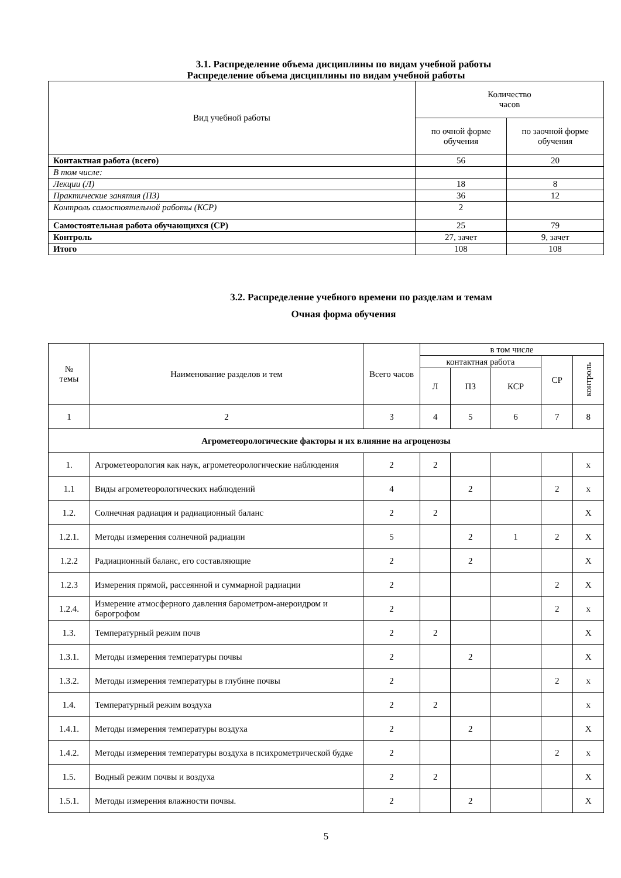3.1. Распределение объема дисциплины по видам учебной работы
Распределение объема дисциплины по видам учебной работы
| Вид учебной работы | Количество часов | |
| --- | --- | --- |
| | по очной форме обучения | по заочной форме обучения |
| Контактная работа (всего) | 56 | 20 |
| В том числе: | | |
| Лекции (Л) | 18 | 8 |
| Практические занятия (ПЗ) | 36 | 12 |
| Контроль самостоятельной работы (КСР) | 2 | |
| Самостоятельная работа обучающихся (СР) | 25 | 79 |
| Контроль | 27, зачет | 9, зачет |
| Итого | 108 | 108 |
3.2. Распределение учебного времени по разделам и темам
Очная форма обучения
| № темы | Наименование разделов и тем | Всего часов | в том числе | | | | |
| --- | --- | --- | --- | --- | --- | --- | --- |
| | | | контактная работа | | | СР | контроль |
| | | | Л | ПЗ | КСР | | |
| 1 | 2 | 3 | 4 | 5 | 6 | 7 | 8 |
| Агрометеорологические факторы и их влияние на агроценозы | | | | | | | |
| 1. | Агрометеорология как наук, агрометеорологические наблюдения | 2 | 2 | | | | x |
| 1.1 | Виды агрометеорологических наблюдений | 4 | | 2 | | 2 | x |
| 1.2. | Солнечная радиация и радиационный баланс | 2 | 2 | | | | Х |
| 1.2.1. | Методы измерения солнечной радиации | 5 | | 2 | 1 | 2 | Х |
| 1.2.2 | Радиационный баланс, его составляющие | 2 | | 2 | | | Х |
| 1.2.3 | Измерения прямой, рассеянной и суммарной радиации | 2 | | | | 2 | Х |
| 1.2.4. | Измерение атмосферного давления барометром-анероидром и барогрофом | 2 | | | | 2 | x |
| 1.3. | Температурный режим почв | 2 | 2 | | | | Х |
| 1.3.1. | Методы измерения температуры почвы | 2 | | 2 | | | Х |
| 1.3.2. | Методы измерения температуры в глубине почвы | 2 | | | | 2 | x |
| 1.4. | Температурный режим воздуха | 2 | 2 | | | | x |
| 1.4.1. | Методы измерения температуры воздуха | 2 | | 2 | | | Х |
| 1.4.2. | Методы измерения температуры воздуха в психрометрической будке | 2 | | | | 2 | x |
| 1.5. | Водный режим почвы и воздуха | 2 | 2 | | | | Х |
| 1.5.1. | Методы измерения влажности почвы. | 2 | | 2 | | | Х |
5